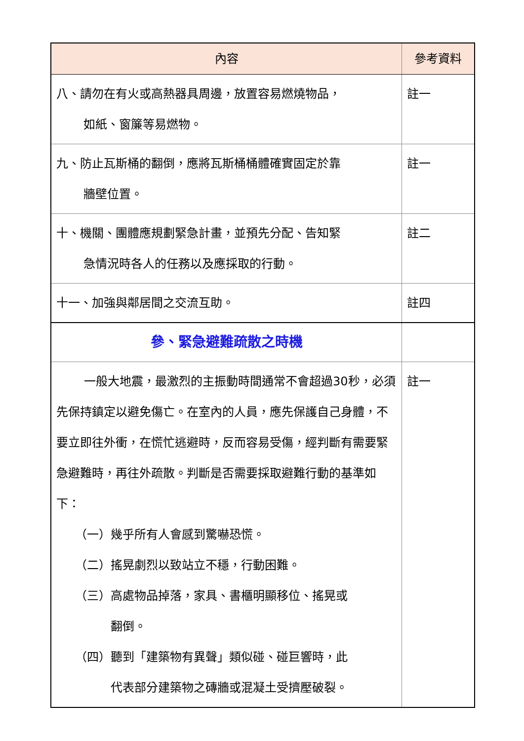| 內容 | 參考資料 |
| --- | --- |
| 八、請勿在有火或高熱器具周邊，放置容易燃燒物品， 如紙、窗簾等易燃物。 | 註一 |
| 九、防止瓦斯桶的翻倒，應將瓦斯桶桶體確實固定於靠 牆壁位置。 | 註一 |
| 十、機關、團體應規劃緊急計畫，並預先分配、告知緊 急情況時各人的任務以及應採取的行動。 | 註二 |
| 十一、加強與鄰居間之交流互助。 | 註四 |
| 參、緊急避難疏散之時機 | |
| 一般大地震，最激烈的主振動時間通常不會超過30秒，必須先保持鎮定以避免傷亡。在室內的人員，應先保護自己身體，不要立即往外衝，在慌忙逃避時，反而容易受傷，經判斷有需要緊急避難時，再往外疏散。判斷是否需要採取避難行動的基準如下： （一）幾乎所有人會感到驚嚇恐慌。 （二）搖晃劇烈以致站立不穩，行動困難。 （三）高處物品掉落，家具、書櫃明顯移位、搖晃或 翻倒。 （四）聽到「建築物有異聲」類似碰、碰巨響時，此 代表部分建築物之磚牆或混凝土受擠壓破裂。 | 註一 |